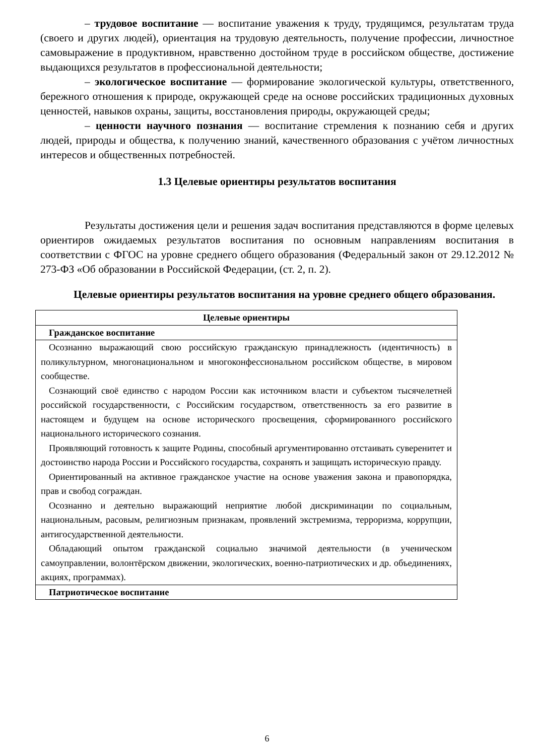– трудовое воспитание — воспитание уважения к труду, трудящимся, результатам труда (своего и других людей), ориентация на трудовую деятельность, получение профессии, личностное самовыражение в продуктивном, нравственно достойном труде в российском обществе, достижение выдающихся результатов в профессиональной деятельности;
– экологическое воспитание — формирование экологической культуры, ответственного, бережного отношения к природе, окружающей среде на основе российских традиционных духовных ценностей, навыков охраны, защиты, восстановления природы, окружающей среды;
– ценности научного познания — воспитание стремления к познанию себя и других людей, природы и общества, к получению знаний, качественного образования с учётом личностных интересов и общественных потребностей.
1.3 Целевые ориентиры результатов воспитания
Результаты достижения цели и решения задач воспитания представляются в форме целевых ориентиров ожидаемых результатов воспитания по основным направлениям воспитания в соответствии с ФГОС на уровне среднего общего образования (Федеральный закон от 29.12.2012 № 273-ФЗ «Об образовании в Российской Федерации, (ст. 2, п. 2).
Целевые ориентиры результатов воспитания на уровне среднего общего образования.
| Целевые ориентиры |
| Гражданское воспитание |
| Осознанно выражающий свою российскую гражданскую принадлежность (идентичность) в поликультурном, многонациональном и многоконфессиональном российском обществе, в мировом сообществе. Сознающий своё единство с народом России как источником власти и субъектом тысячелетней российской государственности, с Российским государством, ответственность за его развитие в настоящем и будущем на основе исторического просвещения, сформированного российского национального исторического сознания. Проявляющий готовность к защите Родины, способный аргументированно отстаивать суверенитет и достоинство народа России и Российского государства, сохранять и защищать историческую правду. Ориентированный на активное гражданское участие на основе уважения закона и правопорядка, прав и свобод сограждан. Осознанно и деятельно выражающий неприятие любой дискриминации по социальным, национальным, расовым, религиозным признакам, проявлений экстремизма, терроризма, коррупции, антигосударственной деятельности. Обладающий опытом гражданской социально значимой деятельности (в ученическом самоуправлении, волонтёрском движении, экологических, военно-патриотических и др. объединениях, акциях, программах). |
| Патриотическое воспитание |
6